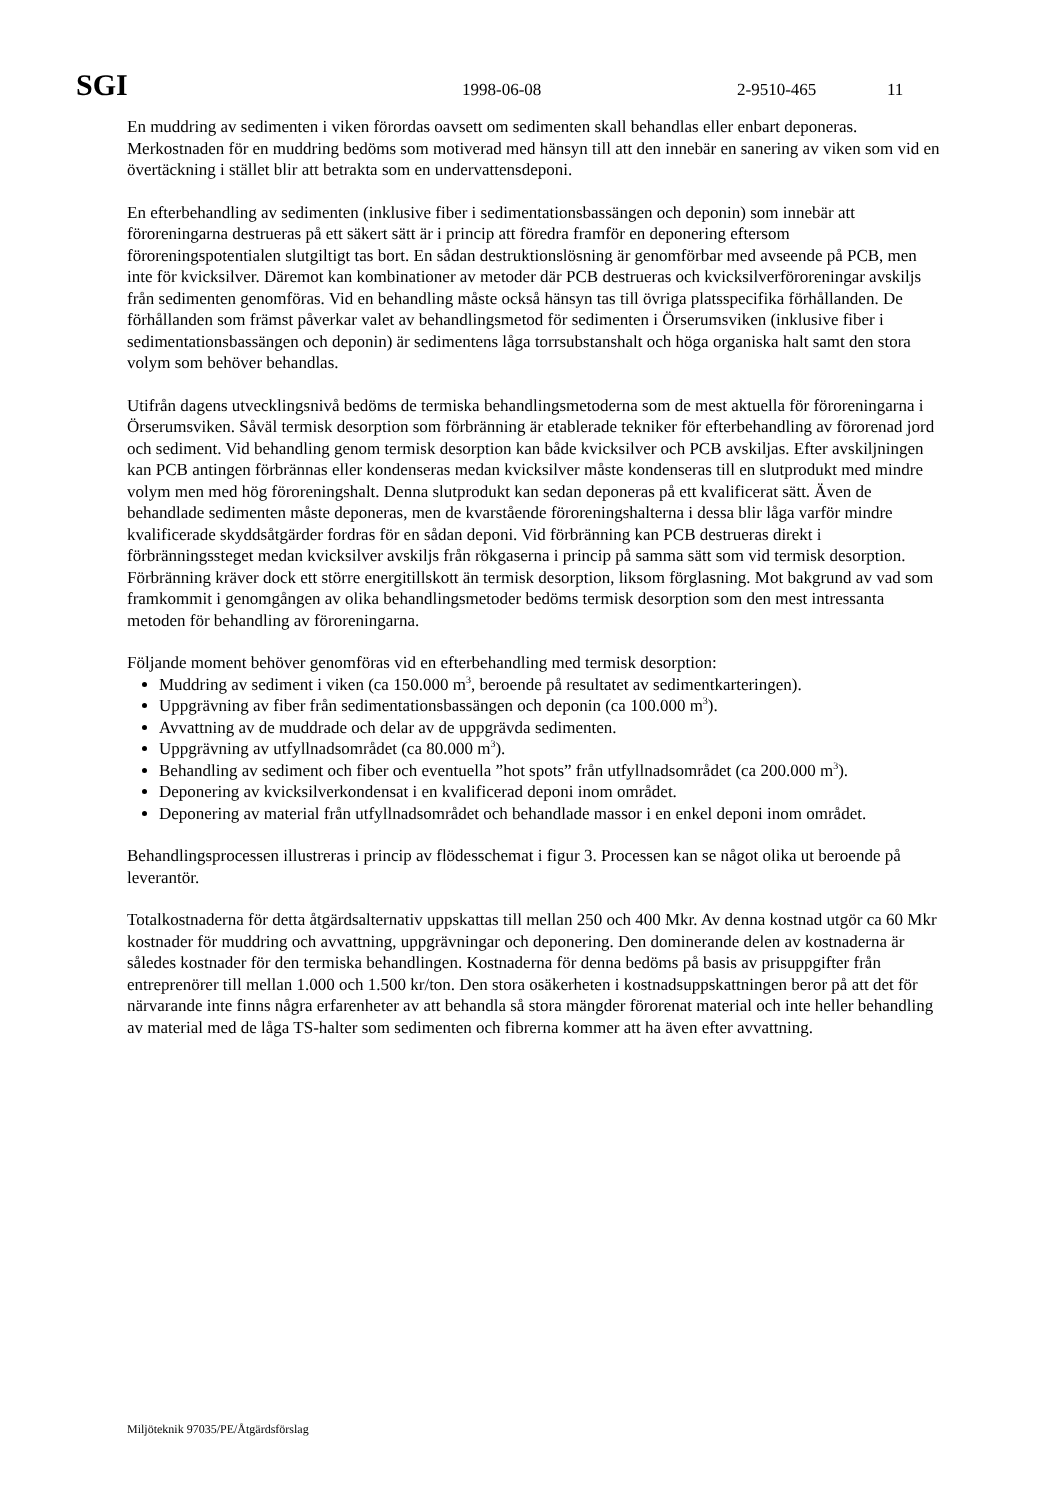SGI 1998-06-08 2-9510-465 11
En muddring av sedimenten i viken förordas oavsett om sedimenten skall behandlas eller enbart deponeras. Merkostnaden för en muddring bedöms som motiverad med hänsyn till att den innebär en sanering av viken som vid en övertäckning i stället blir att betrakta som en undervattensdeponi.
En efterbehandling av sedimenten (inklusive fiber i sedimentationsbassängen och deponin) som innebär att föroreningarna destrueras på ett säkert sätt är i princip att föredra framför en deponering eftersom föroreningspotentialen slutgiltigt tas bort. En sådan destruktionslösning är genomförbar med avseende på PCB, men inte för kvicksilver. Däremot kan kombinationer av metoder där PCB destrueras och kvicksilverföroreningar avskiljs från sedimenten genomföras. Vid en behandling måste också hänsyn tas till övriga platsspecifika förhållanden. De förhållanden som främst påverkar valet av behandlingsmetod för sedimenten i Örserumsviken (inklusive fiber i sedimentationsbassängen och deponin) är sedimentens låga torrsubstanshalt och höga organiska halt samt den stora volym som behöver behandlas.
Utifrån dagens utvecklingsnivå bedöms de termiska behandlingsmetoderna som de mest aktuella för föroreningarna i Örserumsviken. Såväl termisk desorption som förbränning är etablerade tekniker för efterbehandling av förorenad jord och sediment. Vid behandling genom termisk desorption kan både kvicksilver och PCB avskiljas. Efter avskiljningen kan PCB antingen förbrännas eller kondenseras medan kvicksilver måste kondenseras till en slutprodukt med mindre volym men med hög föroreningshalt. Denna slutprodukt kan sedan deponeras på ett kvalificerat sätt. Även de behandlade sedimenten måste deponeras, men de kvarstående föroreningshalterna i dessa blir låga varför mindre kvalificerade skyddsåtgärder fordras för en sådan deponi. Vid förbränning kan PCB destrueras direkt i förbränningssteget medan kvicksilver avskiljs från rökgaserna i princip på samma sätt som vid termisk desorption. Förbränning kräver dock ett större energitillskott än termisk desorption, liksom förglasning. Mot bakgrund av vad som framkommit i genomgången av olika behandlingsmetoder bedöms termisk desorption som den mest intressanta metoden för behandling av föroreningarna.
Följande moment behöver genomföras vid en efterbehandling med termisk desorption:
Muddring av sediment i viken (ca 150.000 m<sup>3</sup>, beroende på resultatet av sedimentkarteringen).
Uppgrävning av fiber från sedimentationsbassängen och deponin (ca 100.000 m<sup>3</sup>).
Avvattning av de muddrade och delar av de uppgrävda sedimenten.
Uppgrävning av utfyllnadsområdet (ca 80.000 m<sup>3</sup>).
Behandling av sediment och fiber och eventuella ”hot spots” från utfyllnadsområdet (ca 200.000 m<sup>3</sup>).
Deponering av kvicksilverkondensat i en kvalificerad deponi inom området.
Deponering av material från utfyllnadsområdet och behandlade massor i en enkel deponi inom området.
Behandlingsprocessen illustreras i princip av flödesschemat i figur 3. Processen kan se något olika ut beroende på leverantör.
Totalkostnaderna för detta åtgärdsalternativ uppskattas till mellan 250 och 400 Mkr. Av denna kostnad utgör ca 60 Mkr kostnader för muddring och avvattning, uppgrävningar och deponering. Den dominerande delen av kostnaderna är således kostnader för den termiska behandlingen. Kostnaderna för denna bedöms på basis av prisuppgifter från entreprenörer till mellan 1.000 och 1.500 kr/ton. Den stora osäkerheten i kostnadsuppskattningen beror på att det för närvarande inte finns några erfarenheter av att behandla så stora mängder förorenat material och inte heller behandling av material med de låga TS-halter som sedimenten och fibrerna kommer att ha även efter avvattning.
Miljöteknik 97035/PE/Åtgärdsförslag